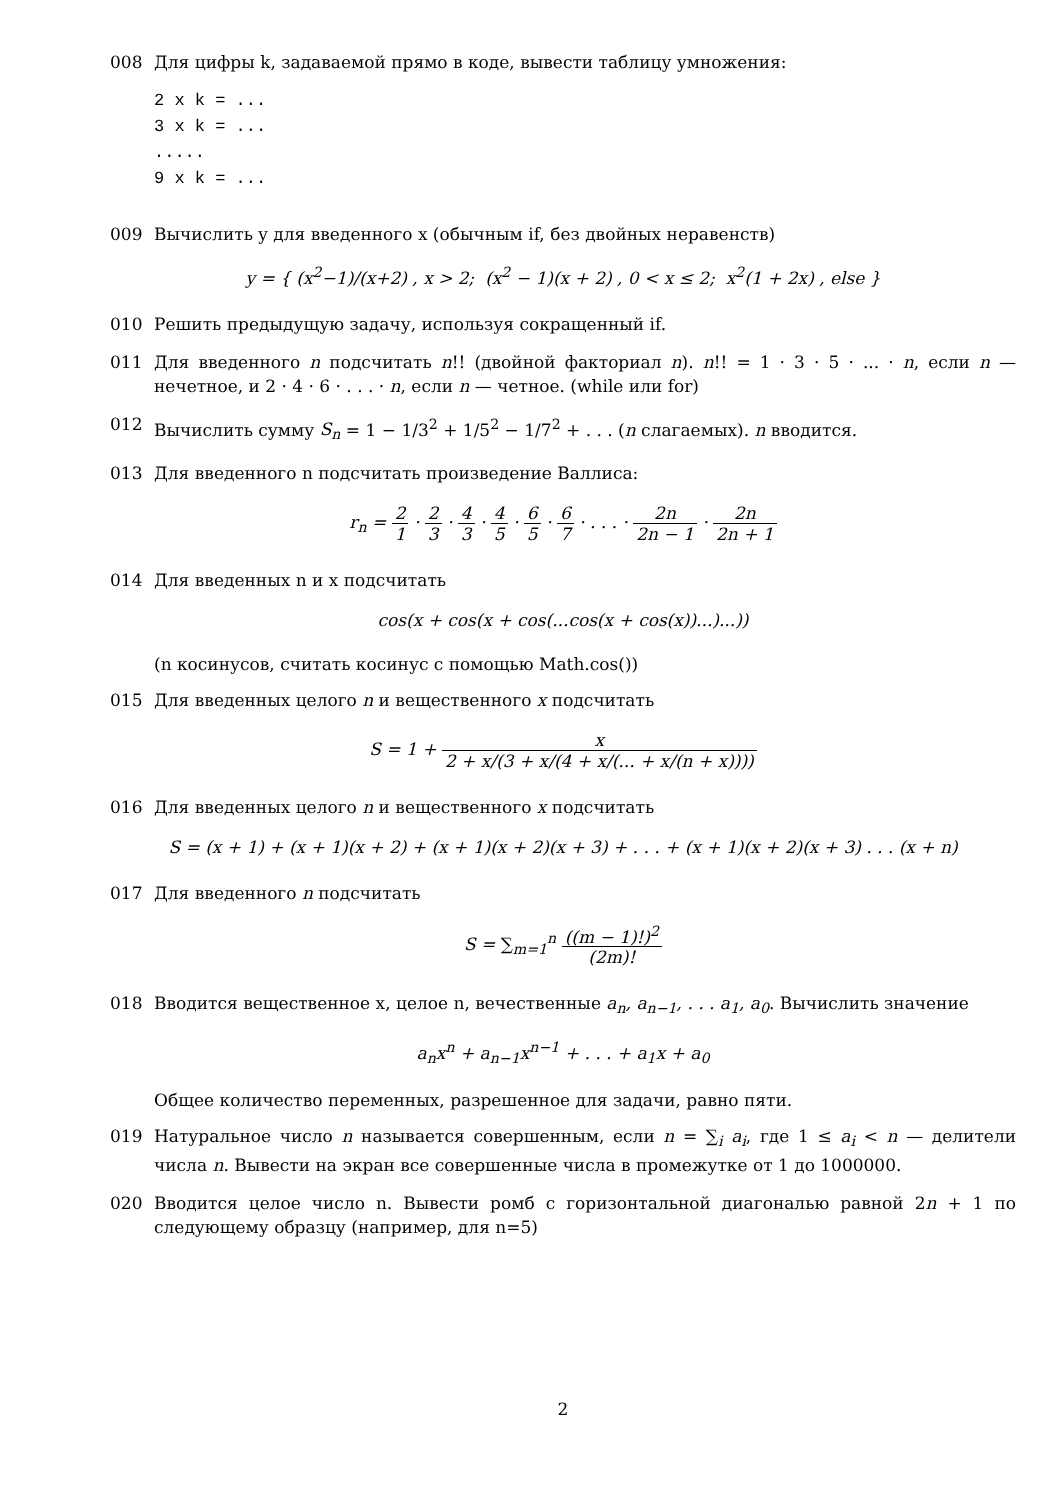008 Для цифры k, задаваемой прямо в коде, вывести таблицу умножения:
2 x k = ...
3 x k = ...
.....
9 x k = ...
009 Вычислить y для введенного x (обычным if, без двойных неравенств)
y = { (x<sup>2</sup>−1)/(x+2) , x > 2; (x<sup>2</sup> − 1)(x + 2) , 0 < x ≤ 2; x<sup>2</sup>(1 + 2x) , else }
010 Решить предыдущую задачу, используя сокращенный if.
011 Для введенного n подсчитать n!! (двойной факториал n). n!! = 1 · 3 · 5 · ... · n, если n — нечетное, и 2 · 4 · 6 · . . . · n, если n — четное. (while или for)
012 Вычислить сумму S<sub>n</sub> = 1 − 1/3<sup>2</sup> + 1/5<sup>2</sup> − 1/7<sup>2</sup> + . . . (n слагаемых). n вводится.
013 Для введенного n подсчитать произведение Валлиса:
r<sub>n</sub> = 2 1 · 2 3 · 4 3 · 4 5 · 6 5 · 6 7 · . . . · 2n 2n − 1 · 2n 2n + 1
014 Для введенных n и x подсчитать
cos(x + cos(x + cos(...cos(x + cos(x))...)...))
(n косинусов, считать косинус с помощью Math.cos())
015 Для введенных целого n и вещественного x подсчитать
S = 1 + x 2 + x/(3 + x/(4 + x/(... + x/(n + x))))
016 Для введенных целого n и вещественного x подсчитать
S = (x + 1) + (x + 1)(x + 2) + (x + 1)(x + 2)(x + 3) + . . . + (x + 1)(x + 2)(x + 3) . . . (x + n)
017 Для введенного n подсчитать
S = ∑<sub>m=1</sub><sup>n</sup> ((m − 1)!)<sup>2</sup> (2m)!
018 Вводится вещественное x, целое n, вечественные a<sub>n</sub>, a<sub>n−1</sub>, . . . a<sub>1</sub>, a<sub>0</sub>. Вычислить значение
a<sub>n</sub>x<sup>n</sup> + a<sub>n−1</sub>x<sup>n−1</sup> + . . . + a<sub>1</sub>x + a<sub>0</sub>
Общее количество переменных, разрешенное для задачи, равно пяти.
019 Натуральное число n называется совершенным, если n = ∑<sub>i</sub> a<sub>i</sub>, где 1 ≤ a<sub>i</sub> < n — делители числа n. Вывести на экран все совершенные числа в промежутке от 1 до 1000000.
020 Вводится целое число n. Вывести ромб с горизонтальной диагональю равной 2n + 1 по следующему образцу (например, для n=5)
2